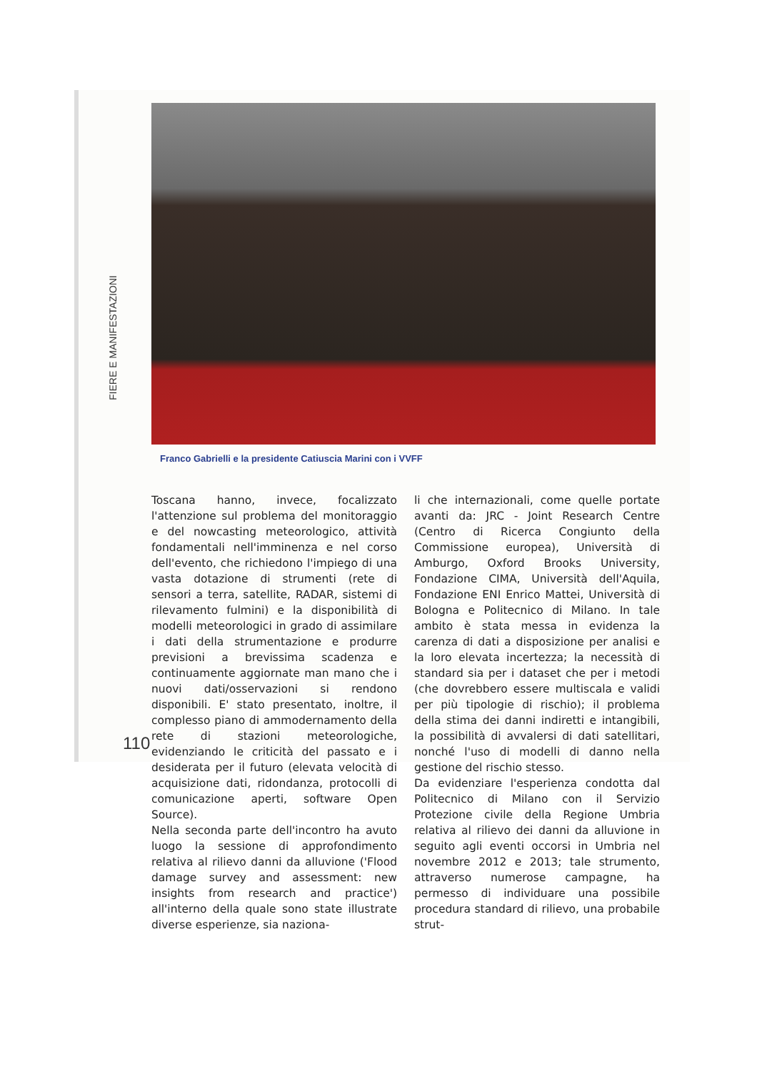FIERE E MANIFESTAZIONI
Franco Gabrielli e la presidente Catiuscia Marini con i VVFF
Toscana hanno, invece, focalizzato l'attenzione sul problema del monitoraggio e del nowcasting meteorologico, attività fondamentali nell'imminenza e nel corso dell'evento, che richiedono l'impiego di una vasta dotazione di strumenti (rete di sensori a terra, satellite, RADAR, sistemi di rilevamento fulmini) e la disponibilità di modelli meteorologici in grado di assimilare i dati della strumentazione e produrre previsioni a brevissima scadenza e continuamente aggiornate man mano che i nuovi dati/osservazioni si rendono disponibili. E' stato presentato, inoltre, il complesso piano di ammodernamento della rete di stazioni meteorologiche, evidenziando le criticità del passato e i desiderata per il futuro (elevata velocità di acquisizione dati, ridondanza, protocolli di comunicazione aperti, software Open Source).
Nella seconda parte dell'incontro ha avuto luogo la sessione di approfondimento relativa al rilievo danni da alluvione ('Flood damage survey and assessment: new insights from research and practice') all'interno della quale sono state illustrate diverse esperienze, sia naziona-
li che internazionali, come quelle portate avanti da: JRC - Joint Research Centre (Centro di Ricerca Congiunto della Commissione europea), Università di Amburgo, Oxford Brooks University, Fondazione CIMA, Università dell'Aquila, Fondazione ENI Enrico Mattei, Università di Bologna e Politecnico di Milano. In tale ambito è stata messa in evidenza la carenza di dati a disposizione per analisi e la loro elevata incertezza; la necessità di standard sia per i dataset che per i metodi (che dovrebbero essere multiscala e validi per più tipologie di rischio); il problema della stima dei danni indiretti e intangibili, la possibilità di avvalersi di dati satellitari, nonché l'uso di modelli di danno nella gestione del rischio stesso.
Da evidenziare l'esperienza condotta dal Politecnico di Milano con il Servizio Protezione civile della Regione Umbria relativa al rilievo dei danni da alluvione in seguito agli eventi occorsi in Umbria nel novembre 2012 e 2013; tale strumento, attraverso numerose campagne, ha permesso di individuare una possibile procedura standard di rilievo, una probabile strut-
110